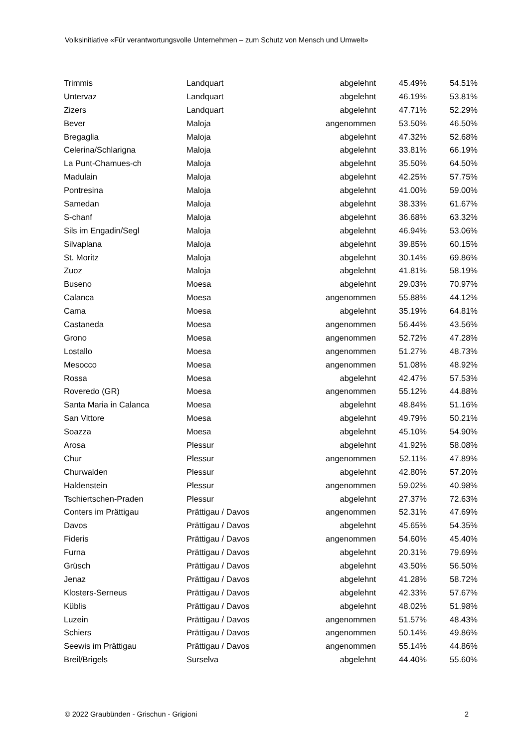Volksinitiative «Für verantwortungsvolle Unternehmen – zum Schutz von Mensch und Umwelt»
| Trimmis | Landquart | abgelehnt | 45.49% | 54.51% |
| Untervaz | Landquart | abgelehnt | 46.19% | 53.81% |
| Zizers | Landquart | abgelehnt | 47.71% | 52.29% |
| Bever | Maloja | angenommen | 53.50% | 46.50% |
| Bregaglia | Maloja | abgelehnt | 47.32% | 52.68% |
| Celerina/Schlarigna | Maloja | abgelehnt | 33.81% | 66.19% |
| La Punt-Chamues-ch | Maloja | abgelehnt | 35.50% | 64.50% |
| Madulain | Maloja | abgelehnt | 42.25% | 57.75% |
| Pontresina | Maloja | abgelehnt | 41.00% | 59.00% |
| Samedan | Maloja | abgelehnt | 38.33% | 61.67% |
| S-chanf | Maloja | abgelehnt | 36.68% | 63.32% |
| Sils im Engadin/Segl | Maloja | abgelehnt | 46.94% | 53.06% |
| Silvaplana | Maloja | abgelehnt | 39.85% | 60.15% |
| St. Moritz | Maloja | abgelehnt | 30.14% | 69.86% |
| Zuoz | Maloja | abgelehnt | 41.81% | 58.19% |
| Buseno | Moesa | abgelehnt | 29.03% | 70.97% |
| Calanca | Moesa | angenommen | 55.88% | 44.12% |
| Cama | Moesa | abgelehnt | 35.19% | 64.81% |
| Castaneda | Moesa | angenommen | 56.44% | 43.56% |
| Grono | Moesa | angenommen | 52.72% | 47.28% |
| Lostallo | Moesa | angenommen | 51.27% | 48.73% |
| Mesocco | Moesa | angenommen | 51.08% | 48.92% |
| Rossa | Moesa | abgelehnt | 42.47% | 57.53% |
| Roveredo (GR) | Moesa | angenommen | 55.12% | 44.88% |
| Santa Maria in Calanca | Moesa | abgelehnt | 48.84% | 51.16% |
| San Vittore | Moesa | abgelehnt | 49.79% | 50.21% |
| Soazza | Moesa | abgelehnt | 45.10% | 54.90% |
| Arosa | Plessur | abgelehnt | 41.92% | 58.08% |
| Chur | Plessur | angenommen | 52.11% | 47.89% |
| Churwalden | Plessur | abgelehnt | 42.80% | 57.20% |
| Haldenstein | Plessur | angenommen | 59.02% | 40.98% |
| Tschiertschen-Praden | Plessur | abgelehnt | 27.37% | 72.63% |
| Conters im Prättigau | Prättigau / Davos | angenommen | 52.31% | 47.69% |
| Davos | Prättigau / Davos | abgelehnt | 45.65% | 54.35% |
| Fideris | Prättigau / Davos | angenommen | 54.60% | 45.40% |
| Furna | Prättigau / Davos | abgelehnt | 20.31% | 79.69% |
| Grüsch | Prättigau / Davos | abgelehnt | 43.50% | 56.50% |
| Jenaz | Prättigau / Davos | abgelehnt | 41.28% | 58.72% |
| Klosters-Serneus | Prättigau / Davos | abgelehnt | 42.33% | 57.67% |
| Küblis | Prättigau / Davos | abgelehnt | 48.02% | 51.98% |
| Luzein | Prättigau / Davos | angenommen | 51.57% | 48.43% |
| Schiers | Prättigau / Davos | angenommen | 50.14% | 49.86% |
| Seewis im Prättigau | Prättigau / Davos | angenommen | 55.14% | 44.86% |
| Breil/Brigels | Surselva | abgelehnt | 44.40% | 55.60% |
© 2022 Graubünden - Grischun - Grigioni 2